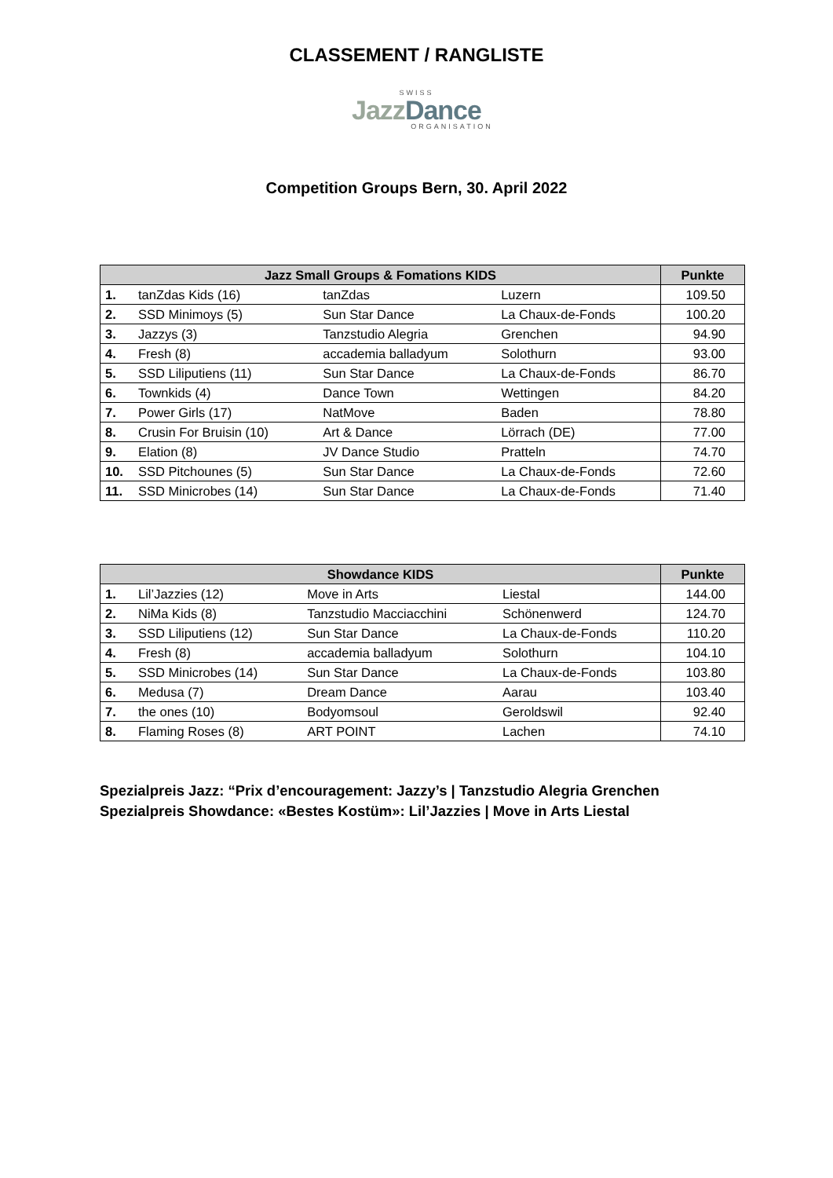CLASSEMENT / RANGLISTE
SWISS
JazzDance
ORGANISATION
Competition Groups Bern, 30. April 2022
| Jazz Small Groups & Fomations KIDS | | | | Punkte |
| --- | --- | --- | --- | --- |
| 1. | tanZdas Kids (16) | tanZdas | Luzern | 109.50 |
| 2. | SSD Minimoys (5) | Sun Star Dance | La Chaux-de-Fonds | 100.20 |
| 3. | Jazzys (3) | Tanzstudio Alegria | Grenchen | 94.90 |
| 4. | Fresh (8) | accademia balladyum | Solothurn | 93.00 |
| 5. | SSD Liliputiens (11) | Sun Star Dance | La Chaux-de-Fonds | 86.70 |
| 6. | Townkids (4) | Dance Town | Wettingen | 84.20 |
| 7. | Power Girls (17) | NatMove | Baden | 78.80 |
| 8. | Crusin For Bruisin (10) | Art & Dance | Lörrach (DE) | 77.00 |
| 9. | Elation (8) | JV Dance Studio | Pratteln | 74.70 |
| 10. | SSD Pitchounes (5) | Sun Star Dance | La Chaux-de-Fonds | 72.60 |
| 11. | SSD Minicrobes (14) | Sun Star Dance | La Chaux-de-Fonds | 71.40 |
| Showdance KIDS | | | | Punkte |
| --- | --- | --- | --- | --- |
| 1. | Lil’Jazzies (12) | Move in Arts | Liestal | 144.00 |
| 2. | NiMa Kids (8) | Tanzstudio Macciacchini | Schönenwerd | 124.70 |
| 3. | SSD Liliputiens (12) | Sun Star Dance | La Chaux-de-Fonds | 110.20 |
| 4. | Fresh (8) | accademia balladyum | Solothurn | 104.10 |
| 5. | SSD Minicrobes (14) | Sun Star Dance | La Chaux-de-Fonds | 103.80 |
| 6. | Medusa (7) | Dream Dance | Aarau | 103.40 |
| 7. | the ones (10) | Bodyomsoul | Geroldswil | 92.40 |
| 8. | Flaming Roses (8) | ART POINT | Lachen | 74.10 |
Spezialpreis Jazz: “Prix d’encouragement: Jazzy’s | Tanzstudio Alegria Grenchen
Spezialpreis Showdance: «Bestes Kostüm»: Lil’Jazzies | Move in Arts Liestal